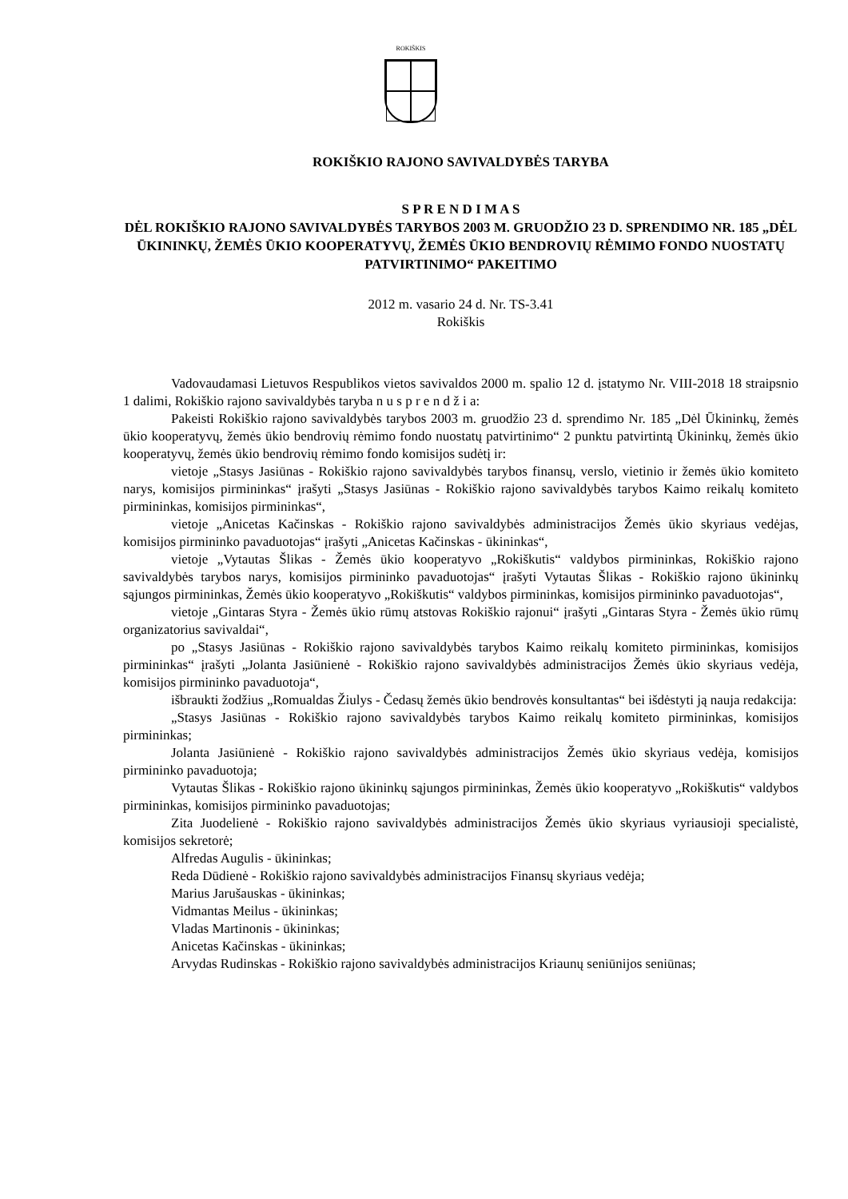ROKIŠKIS
ROKIŠKIO RAJONO SAVIVALDYBĖS TARYBA
S P R E N D I M A S
DĖL ROKIŠKIO RAJONO SAVIVALDYBĖS TARYBOS 2003 M. GRUODŽIO 23 D. SPRENDIMO NR. 185 „DĖL ŪKININKŲ, ŽEMĖS ŪKIO KOOPERATYVŲ, ŽEMĖS ŪKIO BENDROVIŲ RĖMIMO FONDO NUOSTATŲ PATVIRTINIMO“ PAKEITIMO
2012 m. vasario 24 d. Nr. TS-3.41
Rokiškis
Vadovaudamasi Lietuvos Respublikos vietos savivaldos 2000 m. spalio 12 d. įstatymo Nr. VIII-2018 18 straipsnio 1 dalimi, Rokiškio rajono savivaldybės taryba n u s p r e n d ž i a:
Pakeisti Rokiškio rajono savivaldybės tarybos 2003 m. gruodžio 23 d. sprendimo Nr. 185 „Dėl Ūkininkų, žemės ūkio kooperatyvų, žemės ūkio bendrovių rėmimo fondo nuostatų patvirtinimo“ 2 punktu patvirtintą Ūkininkų, žemės ūkio kooperatyvų, žemės ūkio bendrovių rėmimo fondo komisijos sudėtį ir:
vietoje „Stasys Jasiūnas - Rokiškio rajono savivaldybės tarybos finansų, verslo, vietinio ir žemės ūkio komiteto narys, komisijos pirmininkas“ įrašyti „Stasys Jasiūnas - Rokiškio rajono savivaldybės tarybos Kaimo reikalų komiteto pirmininkas, komisijos pirmininkas“,
vietoje „Anicetas Kačinskas - Rokiškio rajono savivaldybės administracijos Žemės ūkio skyriaus vedėjas, komisijos pirmininko pavaduotojas“ įrašyti „Anicetas Kačinskas - ūkininkas“,
vietoje „Vytautas Šlikas - Žemės ūkio kooperatyvo „Rokiškutis“ valdybos pirmininkas, Rokiškio rajono savivaldybės tarybos narys, komisijos pirmininko pavaduotojas“ įrašyti Vytautas Šlikas - Rokiškio rajono ūkininkų sąjungos pirmininkas, Žemės ūkio kooperatyvo „Rokiškutis“ valdybos pirmininkas, komisijos pirmininko pavaduotojas“,
vietoje „Gintaras Styra - Žemės ūkio rūmų atstovas Rokiškio rajonui“ įrašyti „Gintaras Styra - Žemės ūkio rūmų organizatorius savivaldai“,
po „Stasys Jasiūnas - Rokiškio rajono savivaldybės tarybos Kaimo reikalų komiteto pirmininkas, komisijos pirmininkas“ įrašyti „Jolanta Jasiūnienė - Rokiškio rajono savivaldybės administracijos Žemės ūkio skyriaus vedėja, komisijos pirmininko pavaduotoja“,
išbraukti žodžius „Romualdas Žiulys - Čedasų žemės ūkio bendrovės konsultantas“ bei išdėstyti ją nauja redakcija:
„Stasys Jasiūnas - Rokiškio rajono savivaldybės tarybos Kaimo reikalų komiteto pirmininkas, komisijos pirmininkas;
Jolanta Jasiūnienė - Rokiškio rajono savivaldybės administracijos Žemės ūkio skyriaus vedėja, komisijos pirmininko pavaduotoja;
Vytautas Šlikas - Rokiškio rajono ūkininkų sąjungos pirmininkas, Žemės ūkio kooperatyvo „Rokiškutis“ valdybos pirmininkas, komisijos pirmininko pavaduotojas;
Zita Juodelienė - Rokiškio rajono savivaldybės administracijos Žemės ūkio skyriaus vyriausioji specialistė, komisijos sekretorė;
Alfredas Augulis - ūkininkas;
Reda Dūdienė - Rokiškio rajono savivaldybės administracijos Finansų skyriaus vedėja;
Marius Jarušauskas - ūkininkas;
Vidmantas Meilus - ūkininkas;
Vladas Martinonis - ūkininkas;
Anicetas Kačinskas - ūkininkas;
Arvydas Rudinskas - Rokiškio rajono savivaldybės administracijos Kriaunų seniūnijos seniūnas;